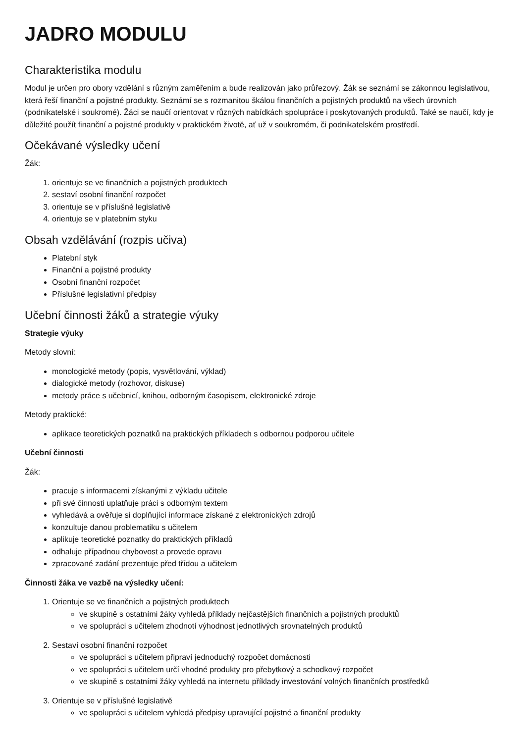JADRO MODULU
Charakteristika modulu
Modul je určen pro obory vzdělání s různým zaměřením a bude realizován jako průřezový. Žák se seznámí se zákonnou legislativou, která řeší finanční a pojistné produkty. Seznámí se s rozmanitou škálou finančních a pojistných produktů na všech úrovních (podnikatelské i soukromé). Žáci se naučí orientovat v různých nabídkách spolupráce i poskytovaných produktů. Také se naučí, kdy je důležité použít finanční a pojistné produkty v praktickém životě, ať už v soukromém, či podnikatelském prostředí.
Očekávané výsledky učení
Žák:
1. orientuje se ve finančních a pojistných produktech
2. sestaví osobní finanční rozpočet
3. orientuje se v příslušné legislativě
4. orientuje se v platebním styku
Obsah vzdělávání (rozpis učiva)
Platební styk
Finanční a pojistné produkty
Osobní finanční rozpočet
Příslušné legislativní předpisy
Učební činnosti žáků a strategie výuky
Strategie výuky
Metody slovní:
monologické metody (popis, vysvětlování, výklad)
dialogické metody (rozhovor, diskuse)
metody práce s učebnicí, knihou, odborným časopisem, elektronické zdroje
Metody praktické:
aplikace teoretických poznatků na praktických příkladech s odbornou podporou učitele
Učební činnosti
Žák:
pracuje s informacemi získanými z výkladu učitele
při své činnosti uplatňuje práci s odborným textem
vyhledává a ověřuje si doplňující informace získané z elektronických zdrojů
konzultuje danou problematiku s učitelem
aplikuje teoretické poznatky do praktických příkladů
odhaluje případnou chybovost a provede opravu
zpracované zadání prezentuje před třídou a učitelem
Činnosti žáka ve vazbě na výsledky učení:
1. Orientuje se ve finančních a pojistných produktech
ve skupině s ostatními žáky vyhledá příklady nejčastějších finančních a pojistných produktů
ve spolupráci s učitelem zhodnotí výhodnost jednotlivých srovnatelných produktů
2. Sestaví osobní finanční rozpočet
ve spolupráci s učitelem připraví jednoduchý rozpočet domácnosti
ve spolupráci s učitelem určí vhodné produkty pro přebytkový a schodkový rozpočet
ve skupině s ostatními žáky vyhledá na internetu příklady investování volných finančních prostředků
3. Orientuje se v příslušné legislativě
ve spolupráci s učitelem vyhledá předpisy upravující pojistné a finanční produkty